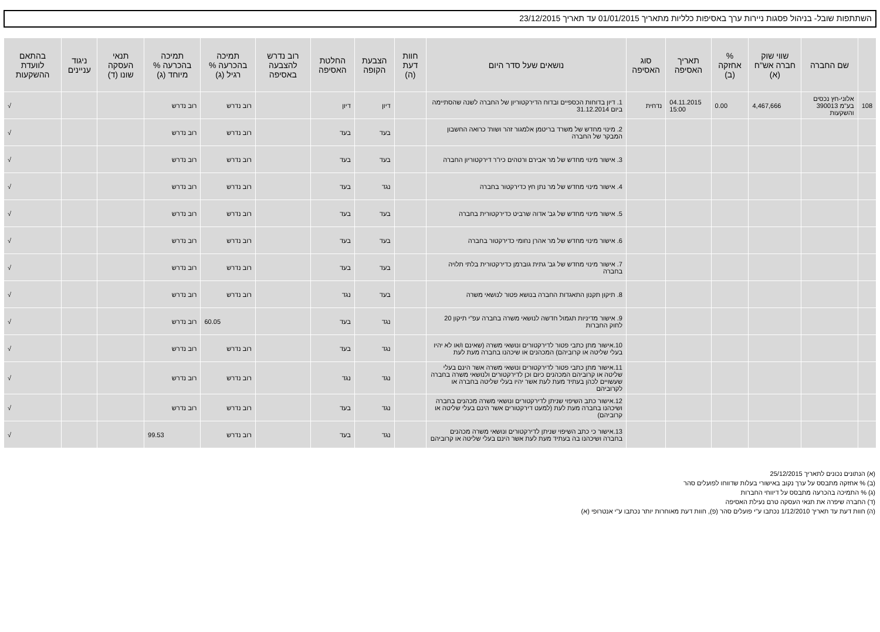השתתפות שובל- בניהול פסגות ניירות ערך באסיפות כלליות מתאריך 01/01/2015 עד תאריך 23/12/2015
| | שם החברה | שווי שוק חברה אש"ח (א) | % אחזקה (ב) | תאריך האסיפה | סוג האסיפה | נושאים שעל סדר היום | חוות דעת (ה) | הצבעת הקופה | החלטת האסיפה | רוב נדרש להצבעה באסיפה | תמיכה בהכרעה % רגיל (ג) | תמיכה בהכרעה % מיוחד (ג) | תנאי העסקה שונו (ד) | ניגוד עניינים | בהתאם לוועדת ההשקעות |
| --- | --- | --- | --- | --- | --- | --- | --- | --- | --- | --- | --- | --- | --- | --- | --- |
| 108 | אלוני-חץ נכסים בע"מ 390013 והשקעות | 4,467,666 | 0.00 | 04.11.2015 15:00 | נדחית | 1. דיון בדוחות הכספיים ובדוח הדירקטוריון של החברה לשנה שהסתיימה ביום 31.12.2014 | | דיון | דיון | | רוב נדרש | רוב נדרש | | | √ |
| | | | | | | 2. מינוי מחדש של משרד בריטמן אלמגור זהר ושות' כרואה החשבון המבקר של החברה | | בעד | בעד | | רוב נדרש | רוב נדרש | | | √ |
| | | | | | | 3. אישור מינוי מחדש של מר אבירם ורטהים כיו"ר דירקטוריון החברה | | בעד | בעד | | רוב נדרש | רוב נדרש | | | √ |
| | | | | | | 4. אישור מינוי מחדש של מר נתן חץ כדירקטור בחברה | | נגד | בעד | | רוב נדרש | רוב נדרש | | | √ |
| | | | | | | 5. אישור מינוי מחדש של גב' אדוה שרביט כדירקטורית בחברה | | בעד | בעד | | רוב נדרש | רוב נדרש | | | √ |
| | | | | | | 6. אישור מינוי מחדש של מר אהרן נחומי כדירקטור בחברה | | בעד | בעד | | רוב נדרש | רוב נדרש | | | √ |
| | | | | | | 7. אישור מינוי מחדש של גב' גתית גוברמן כדירקטורית בלתי תלויה בחברה | | בעד | בעד | | רוב נדרש | רוב נדרש | | | √ |
| | | | | | | 8. תיקון תקנון התאגדות החברה בנושא פטור לנושאי משרה | | בעד | נגד | | רוב נדרש | רוב נדרש | | | √ |
| | | | | | | 9. אישור מדיניות תגמול חדשה לנושאי משרה בחברה עפ"י תיקון 20 לחוק החברות | | נגד | בעד | | 60.05 | רוב נדרש | | | √ |
| | | | | | | 10.אישור מתן כתבי פטור לדירקטורים ונושאי משרה (שאינם ו/או לא יהיו בעלי שליטה או קרוביהם) המכהנים או שיכהנו בחברה מעת לעת | | נגד | בעד | | רוב נדרש | רוב נדרש | | | √ |
| | | | | | | 11.אישור מתן כתבי פטור לדירקטורים ונושאי משרה אשר הינם בעלי שליטה או קרוביהם המכהנים כיום וכן לדירקטורים ולנושאי משרה בחברה שעשויים לכהן בעתיד מעת לעת אשר יהיו בעלי שליטה בחברה או לקרוביהם | | נגד | נגד | | רוב נדרש | רוב נדרש | | | √ |
| | | | | | | 12.אישור כתב השיפוי שניתן לדירקטורים ונושאי משרה מכהנים בחברה ושיכהנו בחברה מעת לעת (למעט דירקטורים אשר הינם בעלי שליטה או קרוביהם) | | נגד | בעד | | רוב נדרש | רוב נדרש | | | √ |
| | | | | | | 13.אישור כי כתב השיפוי שניתן לדירקטורים ונושאי משרה מכהנים בחברה ושיכהנו בה בעתיד מעת לעת אשר הינם בעלי שליטה או קרוביהם | | נגד | בעד | | רוב נדרש | 99.53 | | | √ |
(א) הנתונים נכונים לתאריך 25/12/2015
(ב) % אחזקה מתבסס על ערך נקוב באישורי בעלות שדווחו לפועלים סהר
(ג) % התמיכה בהכרעה מתבסס על דיווחי החברות
(ד) החברה שיפרה את תנאי העסקה טרם נעילת האסיפה
(ה) חוות דעת עד תאריך 1/12/2010 נכתבו ע"י פועלים סהר (פ), חוות דעת מאוחרות יותר נכתבו ע"י אנטרופי (א)